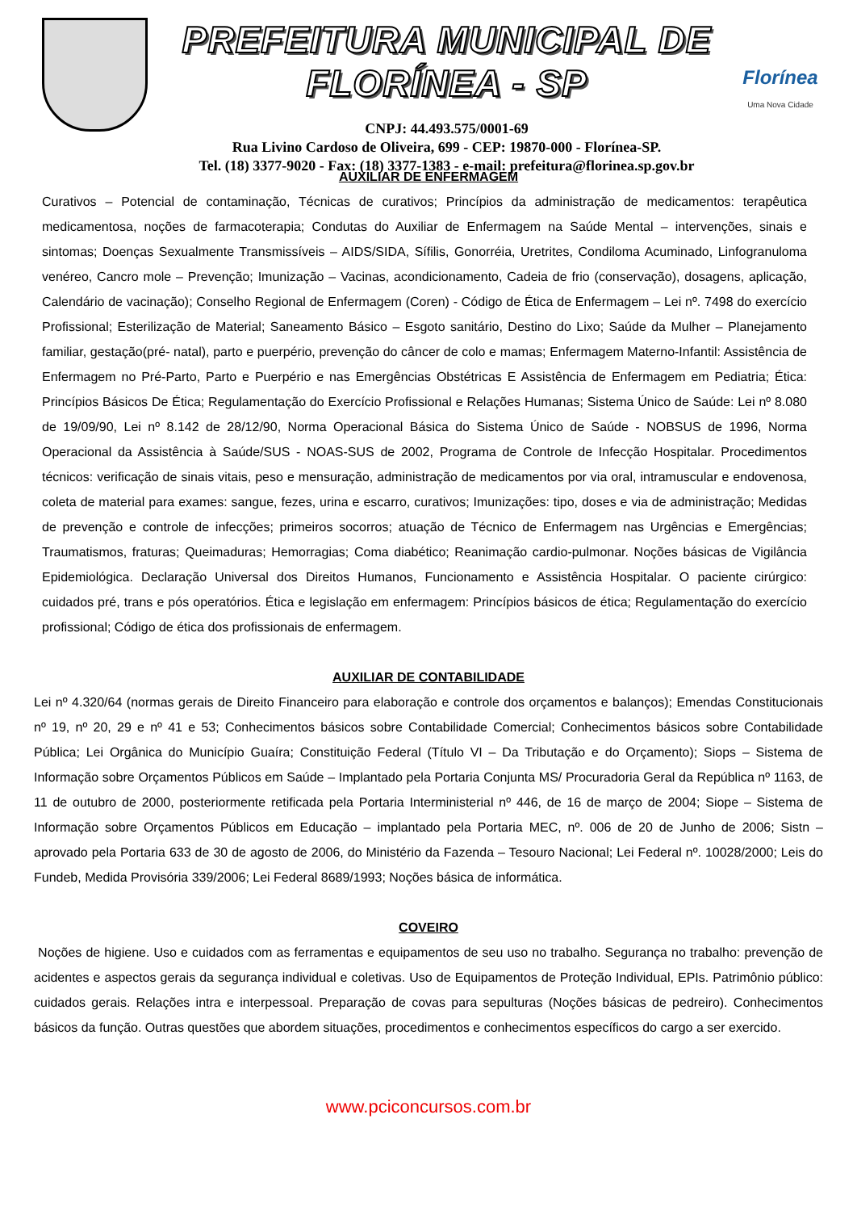PREFEITURA MUNICIPAL DE FLORÍNEA - SP
CNPJ: 44.493.575/0001-69
Rua Livino Cardoso de Oliveira, 699 - CEP: 19870-000 - Florínea-SP.
Tel. (18) 3377-9020 - Fax: (18) 3377-1383 - e-mail: prefeitura@florinea.sp.gov.br
Florínea
Uma Nova Cidade
AUXILIAR DE ENFERMAGEM
Curativos – Potencial de contaminação, Técnicas de curativos; Princípios da administração de medicamentos: terapêutica medicamentosa, noções de farmacoterapia; Condutas do Auxiliar de Enfermagem na Saúde Mental – intervenções, sinais e sintomas; Doenças Sexualmente Transmissíveis – AIDS/SIDA, Sífilis, Gonorréia, Uretrites, Condiloma Acuminado, Linfogranuloma venéreo, Cancro mole – Prevenção; Imunização – Vacinas, acondicionamento, Cadeia de frio (conservação), dosagens, aplicação, Calendário de vacinação); Conselho Regional de Enfermagem (Coren) - Código de Ética de Enfermagem – Lei nº. 7498 do exercício Profissional; Esterilização de Material; Saneamento Básico – Esgoto sanitário, Destino do Lixo; Saúde da Mulher – Planejamento familiar, gestação(pré- natal), parto e puerpério, prevenção do câncer de colo e mamas; Enfermagem Materno-Infantil: Assistência de Enfermagem no Pré-Parto, Parto e Puerpério e nas Emergências Obstétricas E Assistência de Enfermagem em Pediatria; Ética: Princípios Básicos De Ética; Regulamentação do Exercício Profissional e Relações Humanas; Sistema Único de Saúde: Lei nº 8.080 de 19/09/90, Lei nº 8.142 de 28/12/90, Norma Operacional Básica do Sistema Único de Saúde - NOBSUS de 1996, Norma Operacional da Assistência à Saúde/SUS - NOAS-SUS de 2002, Programa de Controle de Infecção Hospitalar. Procedimentos técnicos: verificação de sinais vitais, peso e mensuração, administração de medicamentos por via oral, intramuscular e endovenosa, coleta de material para exames: sangue, fezes, urina e escarro, curativos; Imunizações: tipo, doses e via de administração; Medidas de prevenção e controle de infecções; primeiros socorros; atuação de Técnico de Enfermagem nas Urgências e Emergências; Traumatismos, fraturas; Queimaduras; Hemorragias; Coma diabético; Reanimação cardio-pulmonar. Noções básicas de Vigilância Epidemiológica. Declaração Universal dos Direitos Humanos, Funcionamento e Assistência Hospitalar. O paciente cirúrgico: cuidados pré, trans e pós operatórios. Ética e legislação em enfermagem: Princípios básicos de ética; Regulamentação do exercício profissional; Código de ética dos profissionais de enfermagem.
AUXILIAR DE CONTABILIDADE
Lei nº 4.320/64 (normas gerais de Direito Financeiro para elaboração e controle dos orçamentos e balanços); Emendas Constitucionais nº 19, nº 20, 29 e nº 41 e 53; Conhecimentos básicos sobre Contabilidade Comercial; Conhecimentos básicos sobre Contabilidade Pública; Lei Orgânica do Município Guaíra; Constituição Federal (Título VI – Da Tributação e do Orçamento); Siops – Sistema de Informação sobre Orçamentos Públicos em Saúde – Implantado pela Portaria Conjunta MS/ Procuradoria Geral da República nº 1163, de 11 de outubro de 2000, posteriormente retificada pela Portaria Interministerial nº 446, de 16 de março de 2004; Siope – Sistema de Informação sobre Orçamentos Públicos em Educação – implantado pela Portaria MEC, nº. 006 de 20 de Junho de 2006; Sistn – aprovado pela Portaria 633 de 30 de agosto de 2006, do Ministério da Fazenda – Tesouro Nacional; Lei Federal nº. 10028/2000; Leis do Fundeb, Medida Provisória 339/2006; Lei Federal 8689/1993; Noções básica de informática.
COVEIRO
Noções de higiene. Uso e cuidados com as ferramentas e equipamentos de seu uso no trabalho. Segurança no trabalho: prevenção de acidentes e aspectos gerais da segurança individual e coletivas. Uso de Equipamentos de Proteção Individual, EPIs. Patrimônio público: cuidados gerais. Relações intra e interpessoal. Preparação de covas para sepulturas (Noções básicas de pedreiro). Conhecimentos básicos da função. Outras questões que abordem situações, procedimentos e conhecimentos específicos do cargo a ser exercido.
www.pciconcursos.com.br